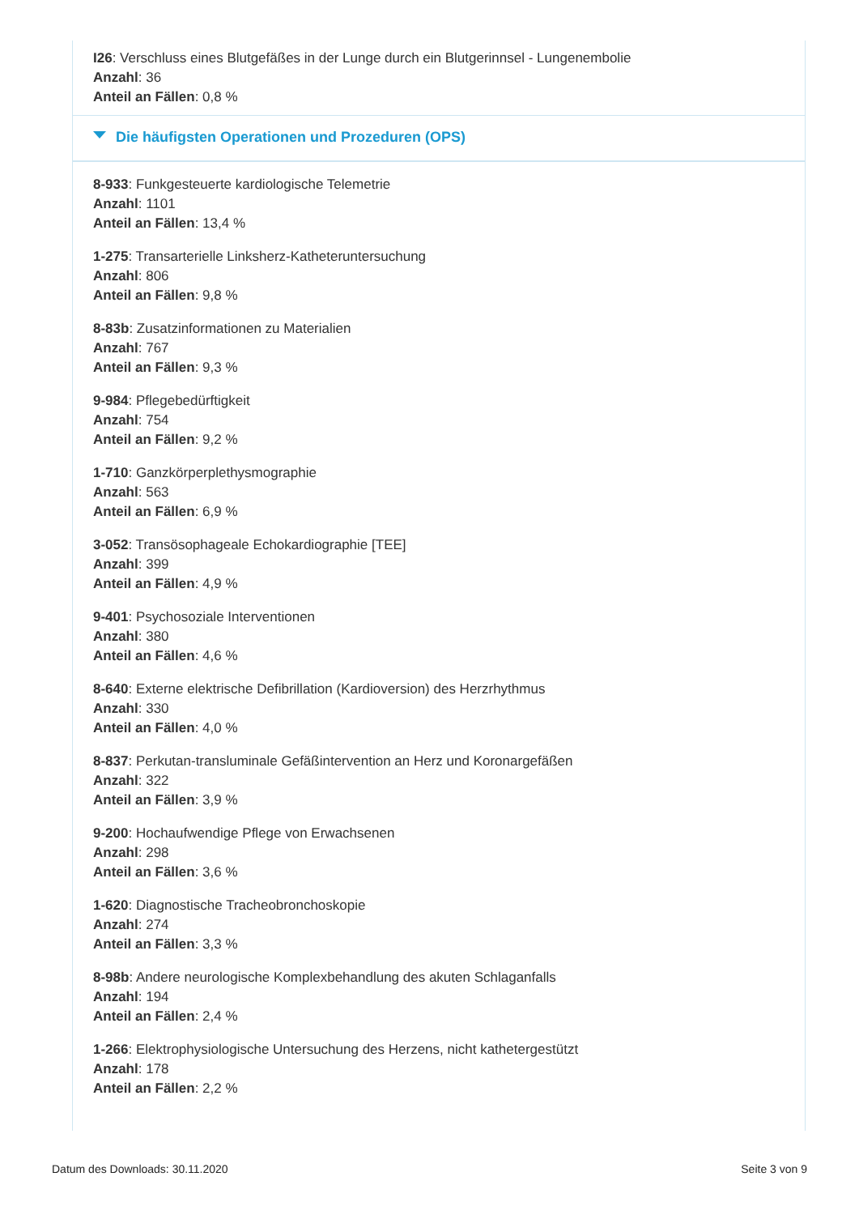I26: Verschluss eines Blutgefäßes in der Lunge durch ein Blutgerinnsel - Lungenembolie
Anzahl: 36
Anteil an Fällen: 0,8 %
Die häufigsten Operationen und Prozeduren (OPS)
8-933: Funkgesteuerte kardiologische Telemetrie
Anzahl: 1101
Anteil an Fällen: 13,4 %
1-275: Transarterielle Linksherz-Katheteruntersuchung
Anzahl: 806
Anteil an Fällen: 9,8 %
8-83b: Zusatzinformationen zu Materialien
Anzahl: 767
Anteil an Fällen: 9,3 %
9-984: Pflegebedürftigkeit
Anzahl: 754
Anteil an Fällen: 9,2 %
1-710: Ganzkörperplethysmographie
Anzahl: 563
Anteil an Fällen: 6,9 %
3-052: Transösophageale Echokardiographie [TEE]
Anzahl: 399
Anteil an Fällen: 4,9 %
9-401: Psychosoziale Interventionen
Anzahl: 380
Anteil an Fällen: 4,6 %
8-640: Externe elektrische Defibrillation (Kardioversion) des Herzrhythmus
Anzahl: 330
Anteil an Fällen: 4,0 %
8-837: Perkutan-transluminale Gefäßintervention an Herz und Koronargefäßen
Anzahl: 322
Anteil an Fällen: 3,9 %
9-200: Hochaufwendige Pflege von Erwachsenen
Anzahl: 298
Anteil an Fällen: 3,6 %
1-620: Diagnostische Tracheobronchoskopie
Anzahl: 274
Anteil an Fällen: 3,3 %
8-98b: Andere neurologische Komplexbehandlung des akuten Schlaganfalls
Anzahl: 194
Anteil an Fällen: 2,4 %
1-266: Elektrophysiologische Untersuchung des Herzens, nicht kathetergestützt
Anzahl: 178
Anteil an Fällen: 2,2 %
Datum des Downloads: 30.11.2020 Seite 3 von 9